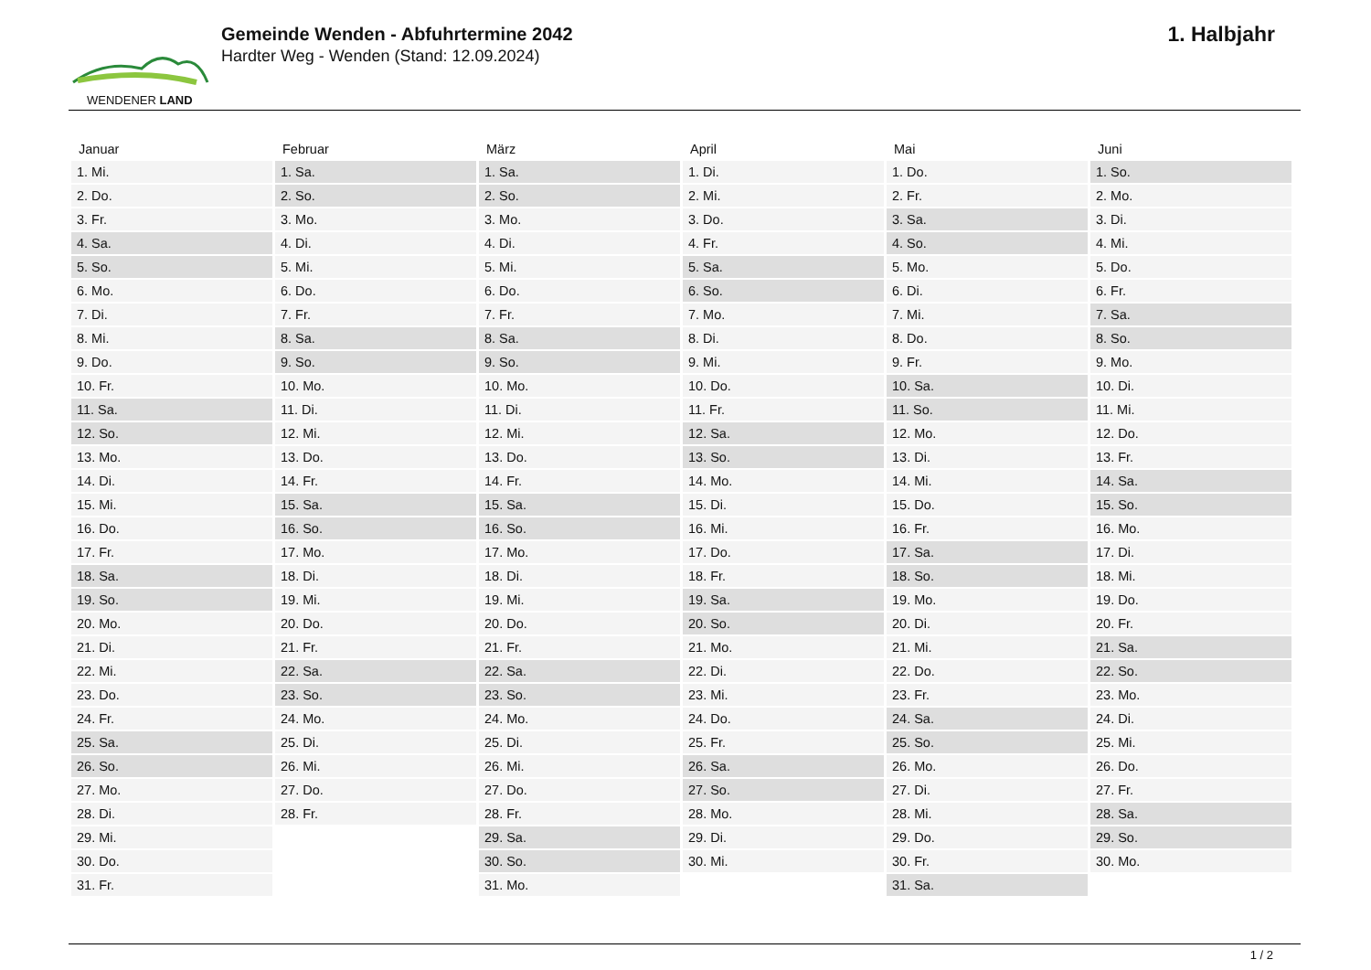WENDENER LAND
Gemeinde Wenden - Abfuhrtermine 2042
Hardter Weg - Wenden (Stand: 12.09.2024)
1. Halbjahr
| Januar | Februar | März | April | Mai | Juni |
| --- | --- | --- | --- | --- | --- |
| 1. Mi. | 1. Sa. | 1. Sa. | 1. Di. | 1. Do. | 1. So. |
| 2. Do. | 2. So. | 2. So. | 2. Mi. | 2. Fr. | 2. Mo. |
| 3. Fr. | 3. Mo. | 3. Mo. | 3. Do. | 3. Sa. | 3. Di. |
| 4. Sa. | 4. Di. | 4. Di. | 4. Fr. | 4. So. | 4. Mi. |
| 5. So. | 5. Mi. | 5. Mi. | 5. Sa. | 5. Mo. | 5. Do. |
| 6. Mo. | 6. Do. | 6. Do. | 6. So. | 6. Di. | 6. Fr. |
| 7. Di. | 7. Fr. | 7. Fr. | 7. Mo. | 7. Mi. | 7. Sa. |
| 8. Mi. | 8. Sa. | 8. Sa. | 8. Di. | 8. Do. | 8. So. |
| 9. Do. | 9. So. | 9. So. | 9. Mi. | 9. Fr. | 9. Mo. |
| 10. Fr. | 10. Mo. | 10. Mo. | 10. Do. | 10. Sa. | 10. Di. |
| 11. Sa. | 11. Di. | 11. Di. | 11. Fr. | 11. So. | 11. Mi. |
| 12. So. | 12. Mi. | 12. Mi. | 12. Sa. | 12. Mo. | 12. Do. |
| 13. Mo. | 13. Do. | 13. Do. | 13. So. | 13. Di. | 13. Fr. |
| 14. Di. | 14. Fr. | 14. Fr. | 14. Mo. | 14. Mi. | 14. Sa. |
| 15. Mi. | 15. Sa. | 15. Sa. | 15. Di. | 15. Do. | 15. So. |
| 16. Do. | 16. So. | 16. So. | 16. Mi. | 16. Fr. | 16. Mo. |
| 17. Fr. | 17. Mo. | 17. Mo. | 17. Do. | 17. Sa. | 17. Di. |
| 18. Sa. | 18. Di. | 18. Di. | 18. Fr. | 18. So. | 18. Mi. |
| 19. So. | 19. Mi. | 19. Mi. | 19. Sa. | 19. Mo. | 19. Do. |
| 20. Mo. | 20. Do. | 20. Do. | 20. So. | 20. Di. | 20. Fr. |
| 21. Di. | 21. Fr. | 21. Fr. | 21. Mo. | 21. Mi. | 21. Sa. |
| 22. Mi. | 22. Sa. | 22. Sa. | 22. Di. | 22. Do. | 22. So. |
| 23. Do. | 23. So. | 23. So. | 23. Mi. | 23. Fr. | 23. Mo. |
| 24. Fr. | 24. Mo. | 24. Mo. | 24. Do. | 24. Sa. | 24. Di. |
| 25. Sa. | 25. Di. | 25. Di. | 25. Fr. | 25. So. | 25. Mi. |
| 26. So. | 26. Mi. | 26. Mi. | 26. Sa. | 26. Mo. | 26. Do. |
| 27. Mo. | 27. Do. | 27. Do. | 27. So. | 27. Di. | 27. Fr. |
| 28. Di. | 28. Fr. | 28. Fr. | 28. Mo. | 28. Mi. | 28. Sa. |
| 29. Mi. | | 29. Sa. | 29. Di. | 29. Do. | 29. So. |
| 30. Do. | | 30. So. | 30. Mi. | 30. Fr. | 30. Mo. |
| 31. Fr. | | 31. Mo. | | 31. Sa. | |
1 / 2